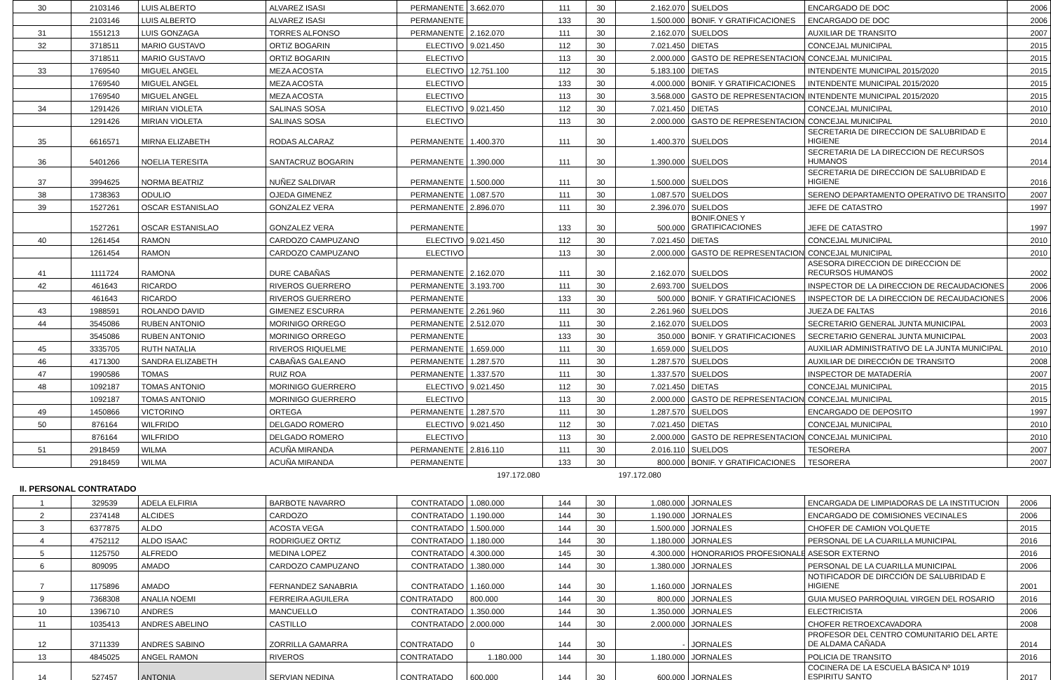| 30 | 2103146 | LUIS ALBERTO | ALVAREZ ISASI | PERMANENTE | 3.662.070 | 111 | 30 | 2.162.070 | SUELDOS | ENCARGADO DE DOC | 2006 |
| | 2103146 | LUIS ALBERTO | ALVAREZ ISASI | PERMANENTE | | 133 | 30 | 1.500.000 | BONIF. Y GRATIFICACIONES | ENCARGADO DE DOC | 2006 |
| 31 | 1551213 | LUIS GONZAGA | TORRES ALFONSO | PERMANENTE | 2.162.070 | 111 | 30 | 2.162.070 | SUELDOS | AUXILIAR DE TRANSITO | 2007 |
| 32 | 3718511 | MARIO GUSTAVO | ORTIZ BOGARIN | ELECTIVO | 9.021.450 | 112 | 30 | 7.021.450 | DIETAS | CONCEJAL MUNICIPAL | 2015 |
| | 3718511 | MARIO GUSTAVO | ORTIZ BOGARIN | ELECTIVO | | 113 | 30 | 2.000.000 | GASTO DE REPRESENTACION | CONCEJAL MUNICIPAL | 2015 |
| 33 | 1769540 | MIGUEL ANGEL | MEZA ACOSTA | ELECTIVO | 12.751.100 | 112 | 30 | 5.183.100 | DIETAS | INTENDENTE MUNICIPAL 2015/2020 | 2015 |
| | 1769540 | MIGUEL ANGEL | MEZA ACOSTA | ELECTIVO | | 133 | 30 | 4.000.000 | BONIF. Y GRATIFICACIONES | INTENDENTE MUNICIPAL 2015/2020 | 2015 |
| | 1769540 | MIGUEL ANGEL | MEZA ACOSTA | ELECTIVO | | 113 | 30 | 3.568.000 | GASTO DE REPRESENTACION | INTENDENTE MUNICIPAL 2015/2020 | 2015 |
| 34 | 1291426 | MIRIAN VIOLETA | SALINAS SOSA | ELECTIVO | 9.021.450 | 112 | 30 | 7.021.450 | DIETAS | CONCEJAL MUNICIPAL | 2010 |
| | 1291426 | MIRIAN VIOLETA | SALINAS SOSA | ELECTIVO | | 113 | 30 | 2.000.000 | GASTO DE REPRESENTACION | CONCEJAL MUNICIPAL | 2010 |
| 35 | 6616571 | MIRNA ELIZABETH | RODAS ALCARAZ | PERMANENTE | 1.400.370 | 111 | 30 | 1.400.370 | SUELDOS | SECRETARIA DE DIRECCION DE SALUBRIDAD E HIGIENE | 2014 |
| 36 | 5401266 | NOELIA TERESITA | SANTACRUZ BOGARIN | PERMANENTE | 1.390.000 | 111 | 30 | 1.390.000 | SUELDOS | SECRETARIA DE LA DIRECCION DE RECURSOS HUMANOS | 2014 |
| 37 | 3994625 | NORMA BEATRIZ | NUÑEZ SALDIVAR | PERMANENTE | 1.500.000 | 111 | 30 | 1.500.000 | SUELDOS | SECRETARIA DE DIRECCION DE SALUBRIDAD E HIGIENE | 2016 |
| 38 | 1738363 | ODULIO | OJEDA GIMENEZ | PERMANENTE | 1.087.570 | 111 | 30 | 1.087.570 | SUELDOS | SERENO DEPARTAMENTO OPERATIVO DE TRANSITO | 2007 |
| 39 | 1527261 | OSCAR ESTANISLAO | GONZALEZ VERA | PERMANENTE | 2.896.070 | 111 | 30 | 2.396.070 | SUELDOS | JEFE DE CATASTRO | 1997 |
| | 1527261 | OSCAR ESTANISLAO | GONZALEZ VERA | PERMANENTE | | 133 | 30 | 500.000 | BONIF.ONES Y GRATIFICACIONES | JEFE DE CATASTRO | 1997 |
| 40 | 1261454 | RAMON | CARDOZO CAMPUZANO | ELECTIVO | 9.021.450 | 112 | 30 | 7.021.450 | DIETAS | CONCEJAL MUNICIPAL | 2010 |
| | 1261454 | RAMON | CARDOZO CAMPUZANO | ELECTIVO | | 113 | 30 | 2.000.000 | GASTO DE REPRESENTACION | CONCEJAL MUNICIPAL | 2010 |
| 41 | 1111724 | RAMONA | DURE CABAÑAS | PERMANENTE | 2.162.070 | 111 | 30 | 2.162.070 | SUELDOS | ASESORA DIRECCION DE DIRECCION DE RECURSOS HUMANOS | 2002 |
| 42 | 461643 | RICARDO | RIVEROS GUERRERO | PERMANENTE | 3.193.700 | 111 | 30 | 2.693.700 | SUELDOS | INSPECTOR DE LA DIRECCION DE RECAUDACIONES | 2006 |
| | 461643 | RICARDO | RIVEROS GUERRERO | PERMANENTE | | 133 | 30 | 500.000 | BONIF. Y GRATIFICACIONES | INSPECTOR DE LA DIRECCION DE RECAUDACIONES | 2006 |
| 43 | 1988591 | ROLANDO DAVID | GIMENEZ ESCURRA | PERMANENTE | 2.261.960 | 111 | 30 | 2.261.960 | SUELDOS | JUEZA DE FALTAS | 2016 |
| 44 | 3545086 | RUBEN ANTONIO | MORINIGO ORREGO | PERMANENTE | 2.512.070 | 111 | 30 | 2.162.070 | SUELDOS | SECRETARIO GENERAL JUNTA MUNICIPAL | 2003 |
| | 3545086 | RUBEN ANTONIO | MORINIGO ORREGO | PERMANENTE | | 133 | 30 | 350.000 | BONIF. Y GRATIFICACIONES | SECRETARIO GENERAL JUNTA MUNICIPAL | 2003 |
| 45 | 3335705 | RUTH NATALIA | RIVEROS RIQUELME | PERMANENTE | 1.659.000 | 111 | 30 | 1.659.000 | SUELDOS | AUXILIAR ADMINISTRATIVO DE LA JUNTA MUNICIPAL | 2010 |
| 46 | 4171300 | SANDRA ELIZABETH | CABAÑAS GALEANO | PERMANENTE | 1.287.570 | 111 | 30 | 1.287.570 | SUELDOS | AUXILIAR DE DIRECCIÓN DE TRANSITO | 2008 |
| 47 | 1990586 | TOMAS | RUIZ ROA | PERMANENTE | 1.337.570 | 111 | 30 | 1.337.570 | SUELDOS | INSPECTOR DE MATADERÍA | 2007 |
| 48 | 1092187 | TOMAS ANTONIO | MORINIGO GUERRERO | ELECTIVO | 9.021.450 | 112 | 30 | 7.021.450 | DIETAS | CONCEJAL MUNICIPAL | 2015 |
| | 1092187 | TOMAS ANTONIO | MORINIGO GUERRERO | ELECTIVO | | 113 | 30 | 2.000.000 | GASTO DE REPRESENTACION | CONCEJAL MUNICIPAL | 2015 |
| 49 | 1450866 | VICTORINO | ORTEGA | PERMANENTE | 1.287.570 | 111 | 30 | 1.287.570 | SUELDOS | ENCARGADO DE DEPOSITO | 1997 |
| 50 | 876164 | WILFRIDO | DELGADO ROMERO | ELECTIVO | 9.021.450 | 112 | 30 | 7.021.450 | DIETAS | CONCEJAL MUNICIPAL | 2010 |
| | 876164 | WILFRIDO | DELGADO ROMERO | ELECTIVO | | 113 | 30 | 2.000.000 | GASTO DE REPRESENTACION | CONCEJAL MUNICIPAL | 2010 |
| 51 | 2918459 | WILMA | ACUÑA MIRANDA | PERMANENTE | 2.816.110 | 111 | 30 | 2.016.110 | SUELDOS | TESORERA | 2007 |
| | 2918459 | WILMA | ACUÑA MIRANDA | PERMANENTE | | 133 | 30 | 800.000 | BONIF. Y GRATIFICACIONES | TESORERA | 2007 |
| | | | | | 197.172.080 | | | 197.172.080 | | | |
II. PERSONAL CONTRATADO
| 1 | 329539 | ADELA ELFIRIA | BARBOTE NAVARRO | CONTRATADO | 1.080.000 | 144 | 30 | 1.080.000 | JORNALES | ENCARGADA DE LIMPIADORAS DE LA INSTITUCION | 2006 |
| 2 | 2374148 | ALCIDES | CARDOZO | CONTRATADO | 1.190.000 | 144 | 30 | 1.190.000 | JORNALES | ENCARGADO DE COMISIONES VECINALES | 2006 |
| 3 | 6377875 | ALDO | ACOSTA VEGA | CONTRATADO | 1.500.000 | 144 | 30 | 1.500.000 | JORNALES | CHOFER DE CAMION VOLQUETE | 2015 |
| 4 | 4752112 | ALDO ISAAC | RODRIGUEZ ORTIZ | CONTRATADO | 1.180.000 | 144 | 30 | 1.180.000 | JORNALES | PERSONAL DE LA CUARILLA MUNICIPAL | 2016 |
| 5 | 1125750 | ALFREDO | MEDINA LOPEZ | CONTRATADO | 4.300.000 | 145 | 30 | 4.300.000 | HONORARIOS PROFESIONALES | ASESOR EXTERNO | 2016 |
| 6 | 809095 | AMADO | CARDOZO CAMPUZANO | CONTRATADO | 1.380.000 | 144 | 30 | 1.380.000 | JORNALES | PERSONAL DE LA CUARILLA MUNICIPAL | 2006 |
| 7 | 1175896 | AMADO | FERNANDEZ SANABRIA | CONTRATADO | 1.160.000 | 144 | 30 | 1.160.000 | JORNALES | NOTIFICADOR DE DIRCCIÓN DE SALUBRIDAD E HIGIENE | 2001 |
| 9 | 7368308 | ANALIA NOEMI | FERREIRA AGUILERA | CONTRATADO | 800.000 | 144 | 30 | 800.000 | JORNALES | GUIA MUSEO PARROQUIAL VIRGEN DEL ROSARIO | 2016 |
| 10 | 1396710 | ANDRES | MANCUELLO | CONTRATADO | 1.350.000 | 144 | 30 | 1.350.000 | JORNALES | ELECTRICISTA | 2006 |
| 11 | 1035413 | ANDRES ABELINO | CASTILLO | CONTRATADO | 2.000.000 | 144 | 30 | 2.000.000 | JORNALES | CHOFER RETROEXCAVADORA | 2008 |
| 12 | 3711339 | ANDRES SABINO | ZORRILLA GAMARRA | CONTRATADO | 0 | 144 | 30 | - | JORNALES | PROFESOR DEL CENTRO COMUNITARIO DEL ARTE DE ALDAMA CAÑADA | 2014 |
| 13 | 4845025 | ANGEL RAMON | RIVEROS | CONTRATADO | 1.180.000 | 144 | 30 | 1.180.000 | JORNALES | POLICIA DE TRANSITO | 2016 |
| 14 | 527457 | ANTONIA | SERVIAN NEDINA | CONTRATADO | 600.000 | 144 | 30 | 600.000 | JORNALES | COCINERA DE LA ESCUELA BÁSICA Nº 1019 ESPIRITU SANTO | 2017 |